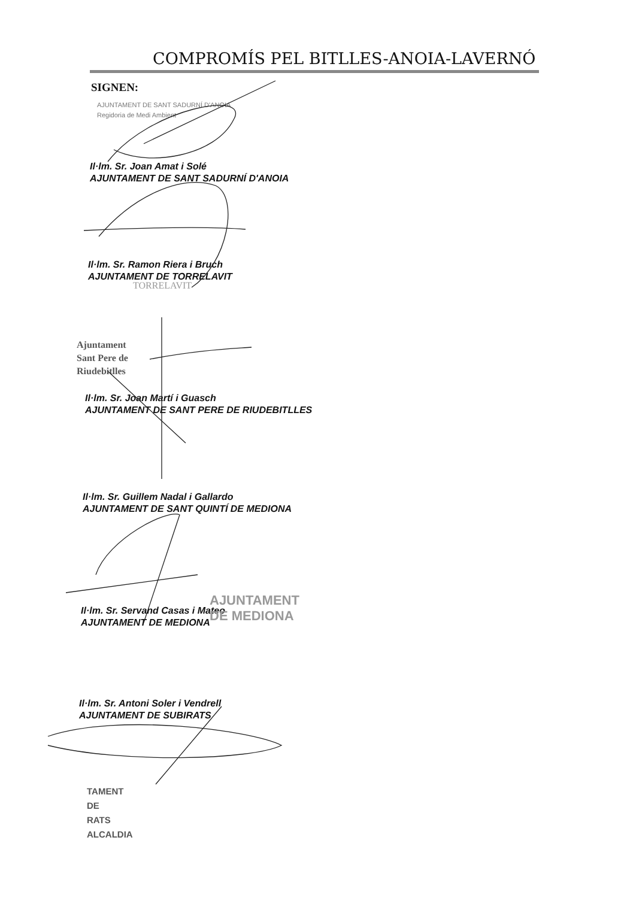COMPROMÍS PEL BITLLES-ANOIA-LAVERNÓ
SIGNEN:
AJUNTAMENT DE SANT SADURNÍ D'ANOIA
Regidoria de Medi Ambient
Il·lm. Sr. Joan Amat i Solé
AJUNTAMENT DE SANT SADURNÍ D'ANOIA
Il·lm. Sr. Ramon Riera i Bruch
AJUNTAMENT DE TORRELAVIT
TORRELAVIT
Ajuntament
Sant Pere de
Riudebitlles
Il·lm. Sr. Joan Martí i Guasch
AJUNTAMENT DE SANT PERE DE RIUDEBITLLES
Il·lm. Sr. Guillem Nadal i Gallardo
AJUNTAMENT DE SANT QUINTÍ DE MEDIONA
Il·lm. Sr. Servand Casas i Mateo
AJUNTAMENT DE MEDIONA
AJUNTAMENT
DE MEDIONA
Il·lm. Sr. Antoni Soler i Vendrell
AJUNTAMENT DE SUBIRATS
TAMENT
DE
RATS
ALCALDIA